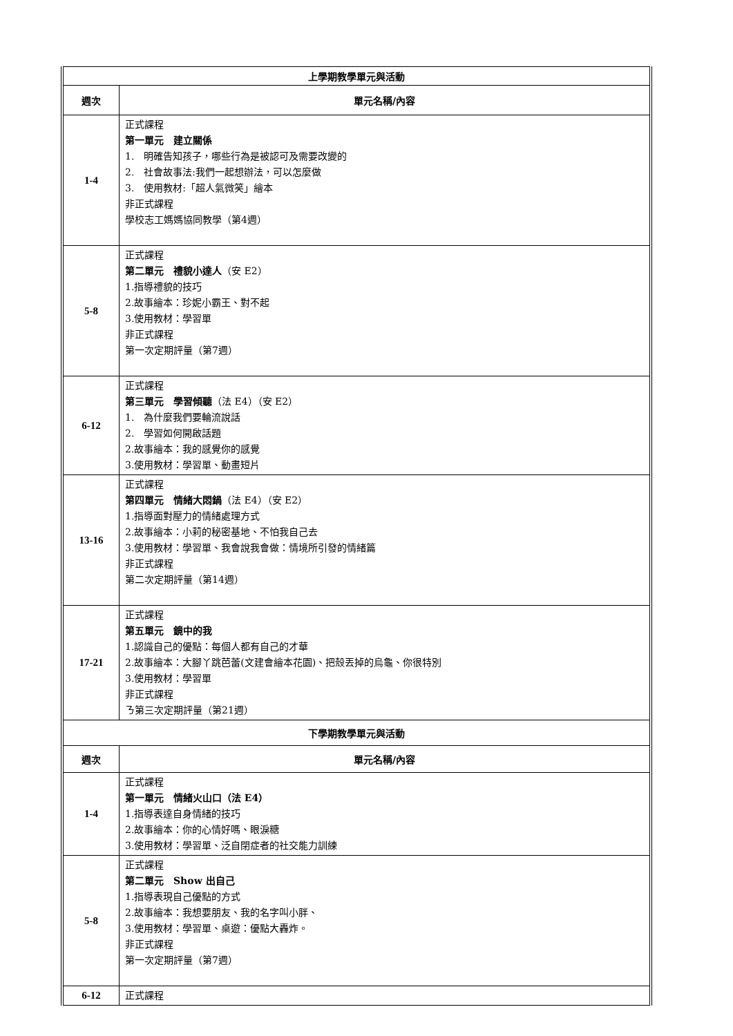| 上學期教學單元與活動 | |
| --- | --- |
| 週次 | 單元名稱/內容 |
| 1-4 | 正式課程 第一單元 建立關係 1. 明確告知孩子，哪些行為是被認可及需要改變的 2. 社會故事法:我們一起想辦法，可以怎麼做 3. 使用教材:「超人氣微笑」繪本 非正式課程 學校志工媽媽協同教學（第4週） |
| 5-8 | 正式課程 第二單元 禮貌小達人 （安 E2） 1.指導禮貌的技巧 2.故事繪本：珍妮小霸王、對不起 3.使用教材：學習單 非正式課程 第一次定期評量（第7週） |
| 6-12 | 正式課程 第三單元 學習傾聽 （法 E4）（安 E2） 1. 為什麼我們要輪流說話 2. 學習如何開啟話題 2.故事繪本：我的感覺你的感覺 3.使用教材：學習單、動畫短片 |
| 13-16 | 正式課程 第四單元 情緒大悶鍋 （法 E4）（安 E2） 1.指導面對壓力的情緒處理方式 2.故事繪本：小莉的秘密基地、不怕我自己去 3.使用教材：學習單、我會說我會做：情境所引發的情緒篇 非正式課程 第二次定期評量（第14週） |
| 17-21 | 正式課程 第五單元 鏡中的我 1.認識自己的優點：每個人都有自己的才華 2.故事繪本：大腳丫跳芭蕾(文建會繪本花園)、把殼丟掉的烏龜、你很特別 3.使用教材：學習單 非正式課程 ㄋ第三次定期評量（第21週） |
| 下學期教學單元與活動 | |
| 週次 | 單元名稱/內容 |
| 1-4 | 正式課程 第一單元 情緒火山口（法 E4） 1.指導表達自身情緒的技巧 2.故事繪本：你的心情好嗎、眼淚糖 3.使用教材：學習單、泛自閉症者的社交能力訓練 |
| 5-8 | 正式課程 第二單元 Show 出自己 1.指導表現自己優點的方式 2.故事繪本：我想要朋友、我的名字叫小胖、 3.使用教材：學習單、桌遊：優點大轟炸。 非正式課程 第一次定期評量（第7週） |
| 6-12 | 正式課程 |